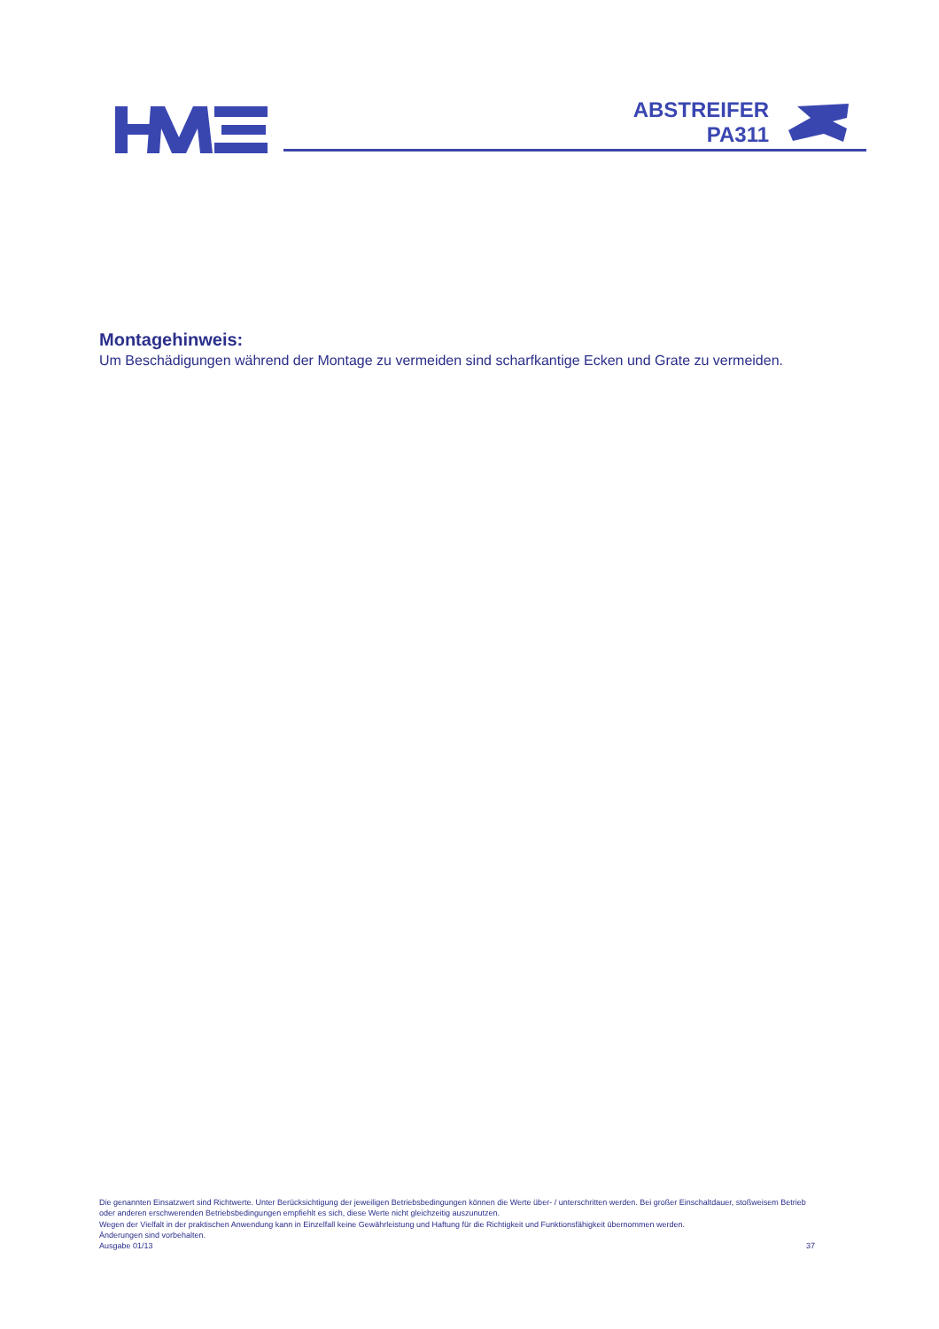ABSTREIFER
PA311
Montagehinweis:
Um Beschädigungen während der Montage zu vermeiden sind scharfkantige Ecken und Grate zu vermeiden.
Die genannten Einsatzwert sind Richtwerte. Unter Berücksichtigung der jeweiligen Betriebsbedingungen können die Werte über- / unterschritten werden. Bei großer Einschaltdauer, stoßweisem Betrieb oder anderen erschwerenden Betriebsbedingungen empfiehlt es sich, diese Werte nicht gleichzeitig auszunutzen.
Wegen der Vielfalt in der praktischen Anwendung kann in Einzelfall keine Gewährleistung und Haftung für die Richtigkeit und Funktionsfähigkeit übernommen werden.
Änderungen sind vorbehalten.
Ausgabe 01/13 37